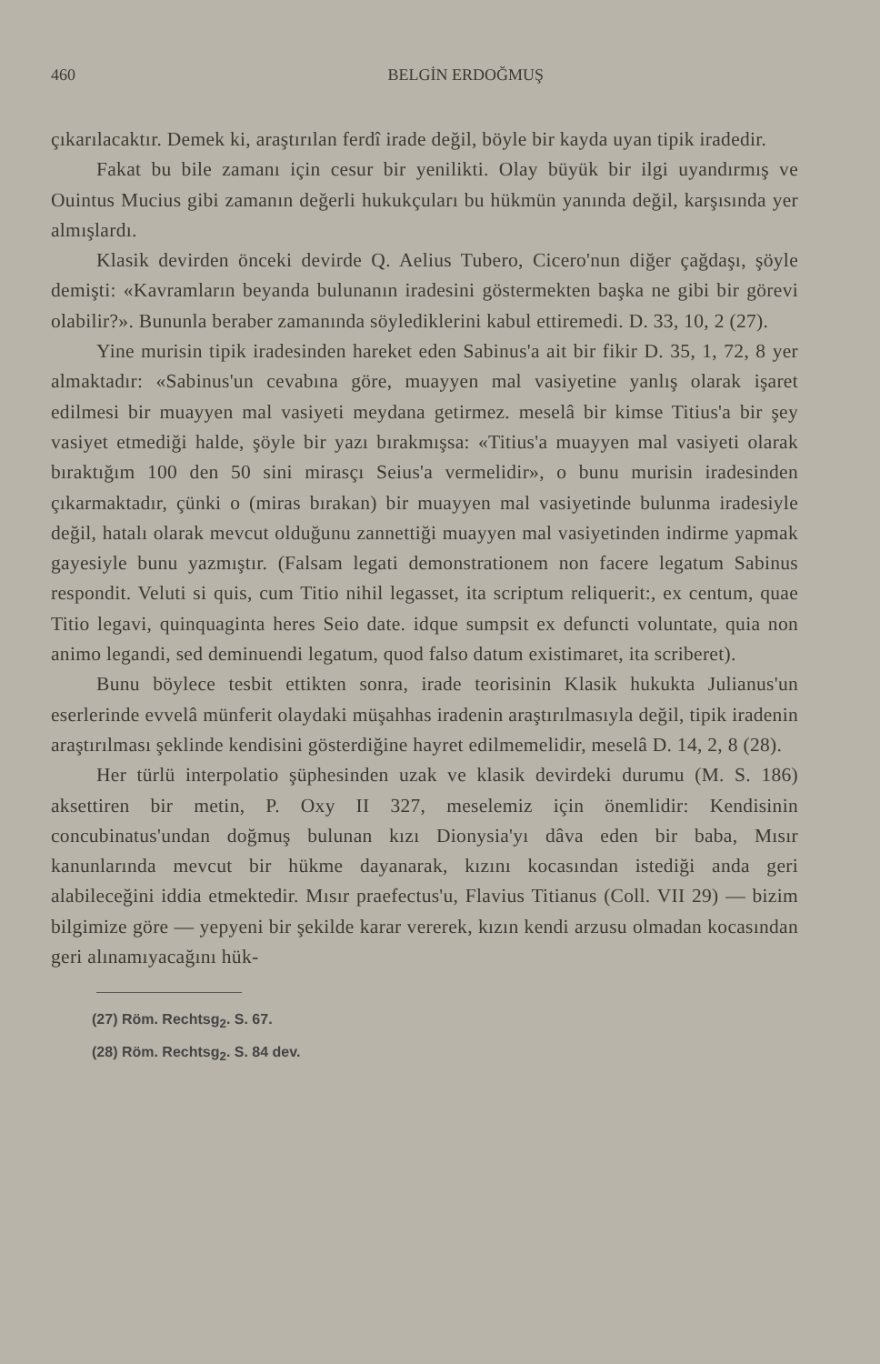460 BELGİN ERDOĞMUŞ
çıkarılacaktır. Demek ki, araştırılan ferdî irade değil, böyle bir kayda uyan tipik iradedir.
Fakat bu bile zamanı için cesur bir yenilikti. Olay büyük bir ilgi uyandırmış ve Ouintus Mucius gibi zamanın değerli hukukçuları bu hükmün yanında değil, karşısında yer almışlardı.
Klasik devirden önceki devirde Q. Aelius Tubero, Cicero'nun diğer çağdaşı, şöyle demişti: «Kavramların beyanda bulunanın iradesini göstermekten başka ne gibi bir görevi olabilir?». Bununla beraber zamanında söylediklerini kabul ettiremedi. D. 33, 10, 2 (27).
Yine murisin tipik iradesinden hareket eden Sabinus'a ait bir fikir D. 35, 1, 72, 8 yer almaktadır: «Sabinus'un cevabına göre, muayyen mal vasiyetine yanlış olarak işaret edilmesi bir muayyen mal vasiyeti meydana getirmez. meselâ bir kimse Titius'a bir şey vasiyet etmediği halde, şöyle bir yazı bırakmışsa: «Titius'a muayyen mal vasiyeti olarak bıraktığım 100 den 50 sini mirasçı Seius'a vermelidir», o bunu murisin iradesinden çıkarmaktadır, çünki o (miras bırakan) bir muayyen mal vasiyetinde bulunma iradesiyle değil, hatalı olarak mevcut olduğunu zannettiği muayyen mal vasiyetinden indirme yapmak gayesiyle bunu yazmıştır. (Falsam legati demonstrationem non facere legatum Sabinus respondit. Veluti si quis, cum Titio nihil legasset, ita scriptum reliquerit:, ex centum, quae Titio legavi, quinquaginta heres Seio date. idque sumpsit ex defuncti voluntate, quia non animo legandi, sed deminuendi legatum, quod falso datum existimaret, ita scriberet).
Bunu böylece tesbit ettikten sonra, irade teorisinin Klasik hukukta Julianus'un eserlerinde evvelâ münferit olaydaki müşahhas iradenin araştırılmasıyla değil, tipik iradenin araştırılması şeklinde kendisini gösterdiğine hayret edilmemelidir, meselâ D. 14, 2, 8 (28).
Her türlü interpolatio şüphesinden uzak ve klasik devirdeki durumu (M. S. 186) aksettiren bir metin, P. Oxy II 327, meselemiz için önemlidir: Kendisinin concubinatus'undan doğmuş bulunan kızı Dionysia'yı dâva eden bir baba, Mısır kanunlarında mevcut bir hükme dayanarak, kızını kocasından istediği anda geri alabileceğini iddia etmektedir. Mısır praefectus'u, Flavius Titianus (Coll. VII 29) — bizim bilgimize göre — yepyeni bir şekilde karar vererek, kızın kendi arzusu olmadan kocasından geri alınamıyacağını hük-
(27) Röm. Rechtsg<sub>2</sub>. S. 67.
(28) Röm. Rechtsg<sub>2</sub>. S. 84 dev.